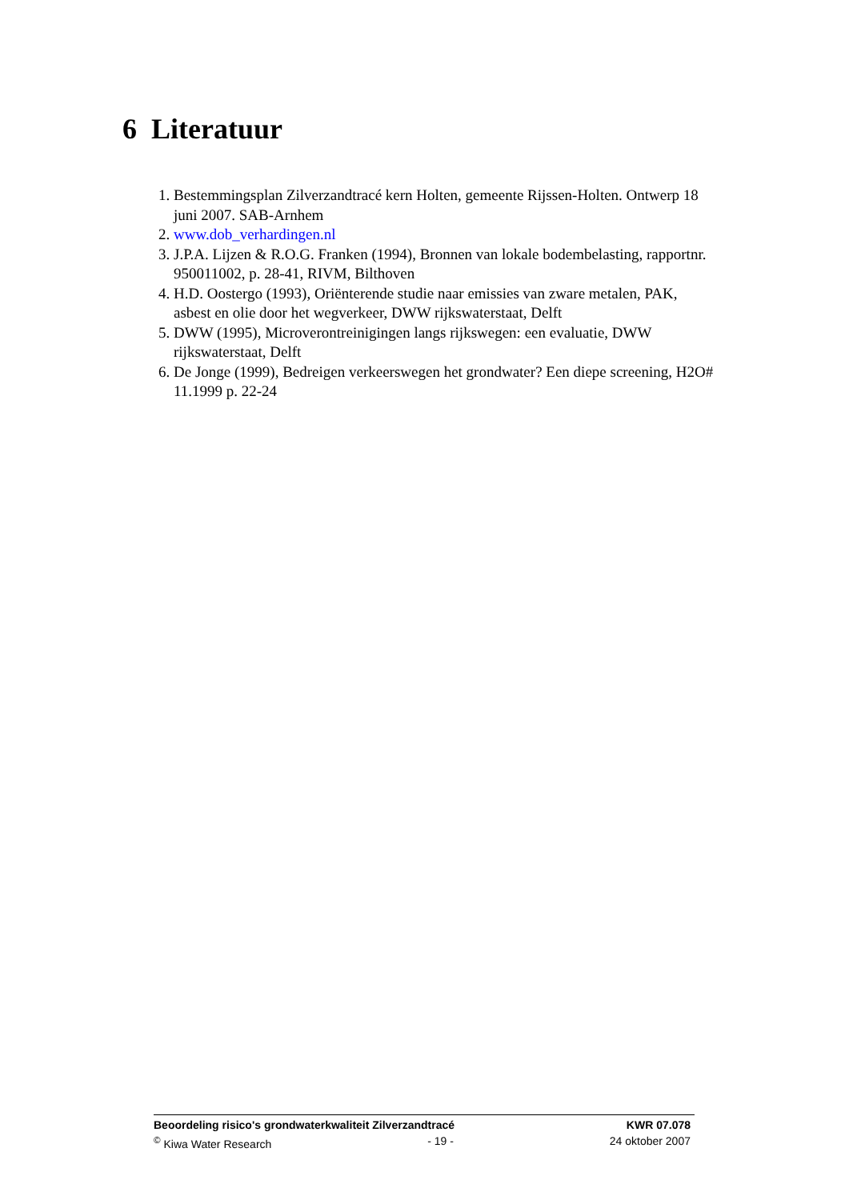6 Literatuur
1. Bestemmingsplan Zilverzandtracé kern Holten, gemeente Rijssen-Holten. Ontwerp 18 juni 2007. SAB-Arnhem
2. www.dob_verhardingen.nl
3. J.P.A. Lijzen & R.O.G. Franken (1994), Bronnen van lokale bodembelasting, rapportnr. 950011002, p. 28-41, RIVM, Bilthoven
4. H.D. Oostergo (1993), Oriënterende studie naar emissies van zware metalen, PAK, asbest en olie door het wegverkeer, DWW rijkswaterstaat, Delft
5. DWW (1995), Microverontreinigingen langs rijkswegen: een evaluatie, DWW rijkswaterstaat, Delft
6. De Jonge (1999), Bedreigen verkeerswegen het grondwater? Een diepe screening, H2O# 11.1999 p. 22-24
Beoordeling risico's grondwaterkwaliteit Zilverzandtracé KWR 07.078
<sup>©</sup> Kiwa Water Research - 19 - 24 oktober 2007